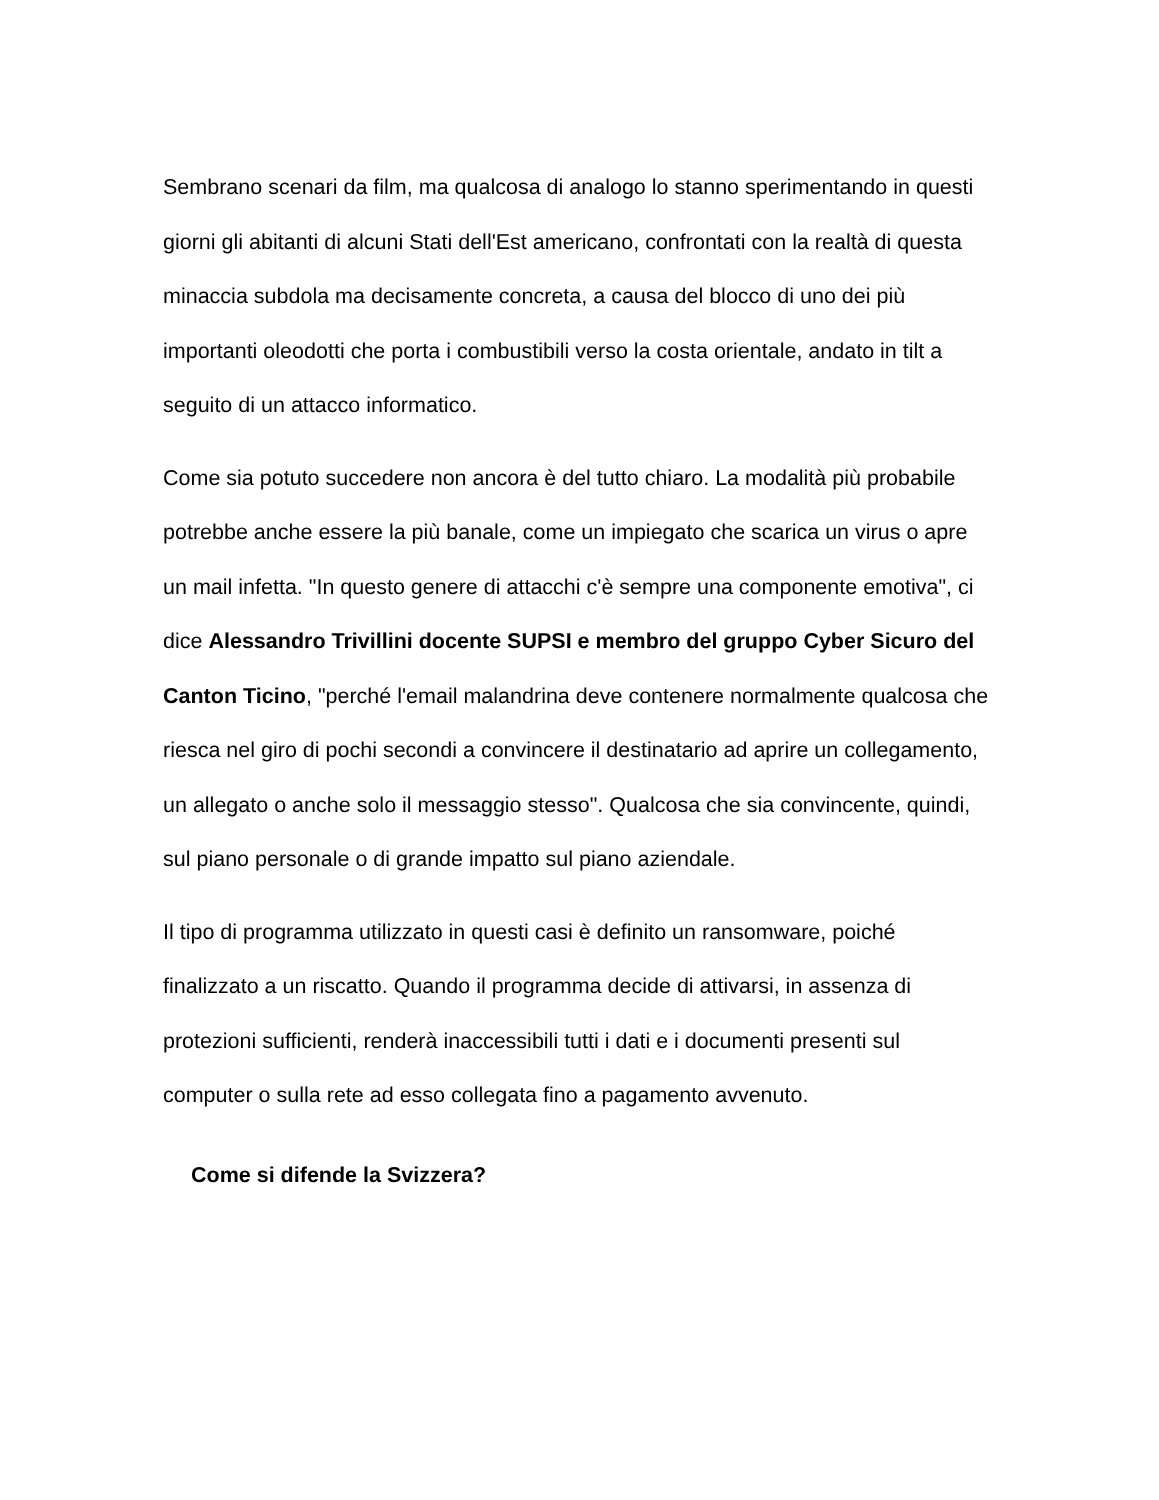Sembrano scenari da film, ma qualcosa di analogo lo stanno sperimentando in questi giorni gli abitanti di alcuni Stati dell'Est americano, confrontati con la realtà di questa minaccia subdola ma decisamente concreta, a causa del blocco di uno dei più importanti oleodotti che porta i combustibili verso la costa orientale, andato in tilt a seguito di un attacco informatico.
Come sia potuto succedere non ancora è del tutto chiaro. La modalità più probabile potrebbe anche essere la più banale, come un impiegato che scarica un virus o apre un mail infetta. "In questo genere di attacchi c'è sempre una componente emotiva", ci dice Alessandro Trivillini docente SUPSI e membro del gruppo Cyber Sicuro del Canton Ticino, "perché l'email malandrina deve contenere normalmente qualcosa che riesca nel giro di pochi secondi a convincere il destinatario ad aprire un collegamento, un allegato o anche solo il messaggio stesso". Qualcosa che sia convincente, quindi, sul piano personale o di grande impatto sul piano aziendale.
Il tipo di programma utilizzato in questi casi è definito un ransomware, poiché finalizzato a un riscatto. Quando il programma decide di attivarsi, in assenza di protezioni sufficienti, renderà inaccessibili tutti i dati e i documenti presenti sul computer o sulla rete ad esso collegata fino a pagamento avvenuto.
Come si difende la Svizzera?